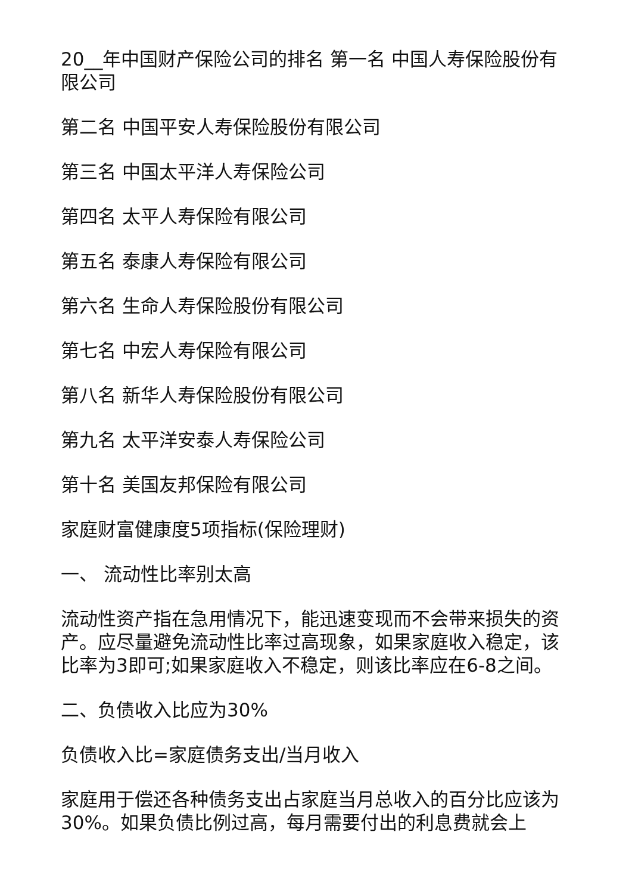20__年中国财产保险公司的排名 第一名 中国人寿保险股份有限公司
第二名 中国平安人寿保险股份有限公司
第三名 中国太平洋人寿保险公司
第四名 太平人寿保险有限公司
第五名 泰康人寿保险有限公司
第六名 生命人寿保险股份有限公司
第七名 中宏人寿保险有限公司
第八名 新华人寿保险股份有限公司
第九名 太平洋安泰人寿保险公司
第十名 美国友邦保险有限公司
家庭财富健康度5项指标(保险理财)
一、 流动性比率别太高
流动性资产指在急用情况下，能迅速变现而不会带来损失的资产。应尽量避免流动性比率过高现象，如果家庭收入稳定，该比率为3即可;如果家庭收入不稳定，则该比率应在6-8之间。
二、负债收入比应为30%
负债收入比=家庭债务支出/当月收入
家庭用于偿还各种债务支出占家庭当月总收入的百分比应该为30%。如果负债比例过高，每月需要付出的利息费就会上